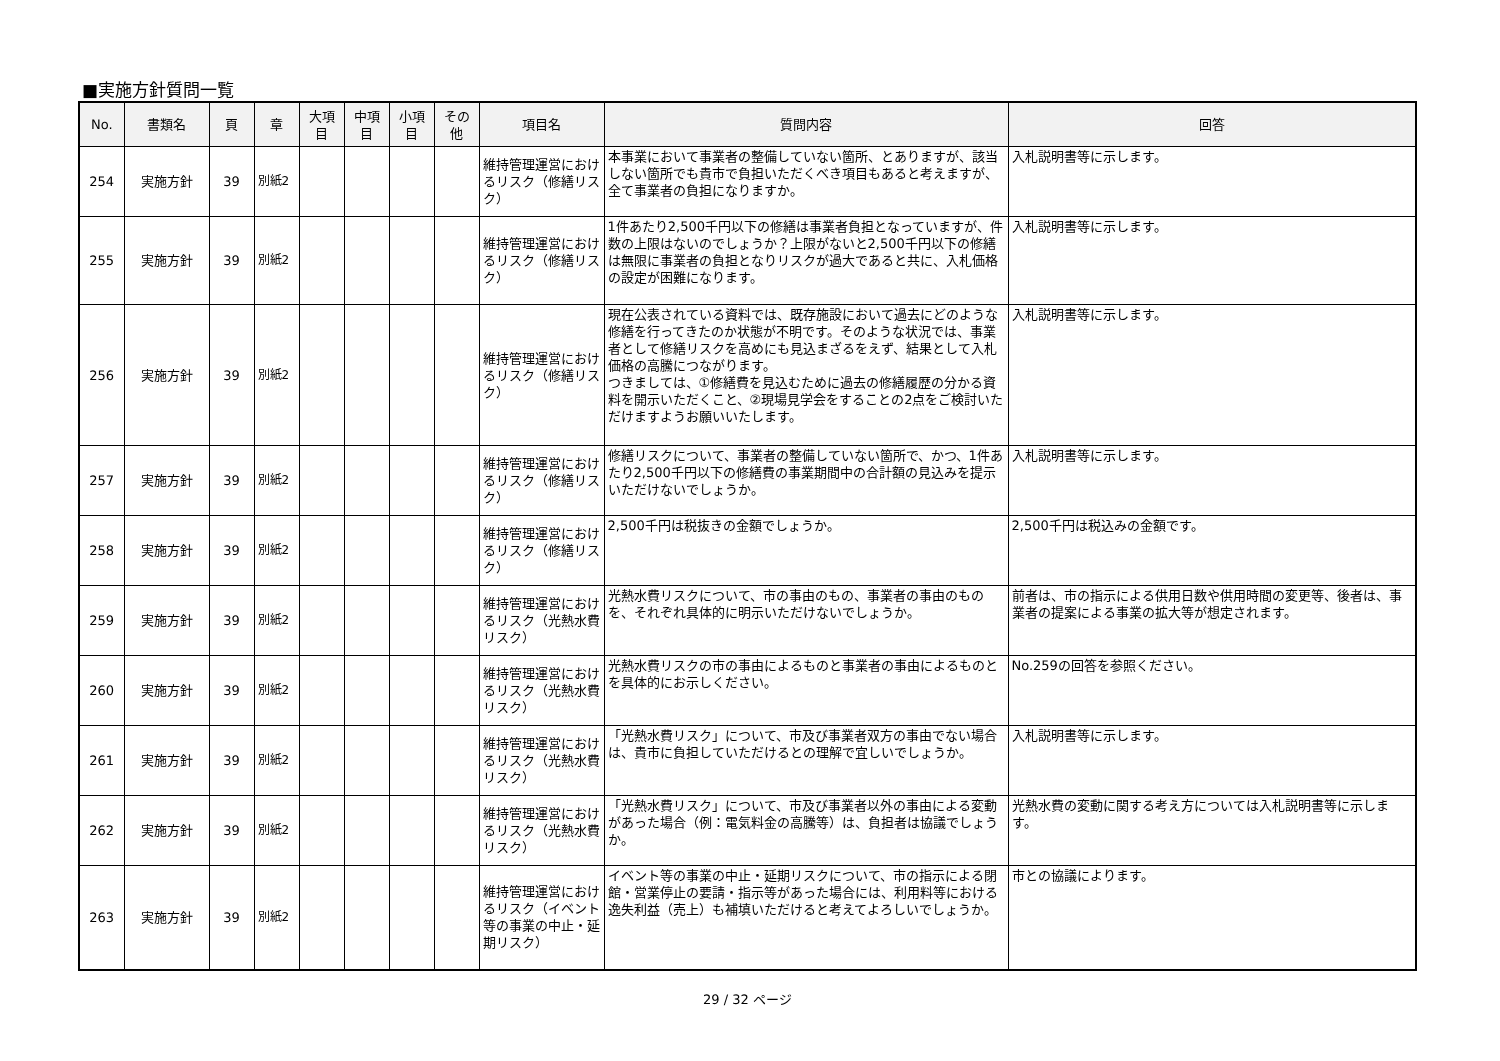■実施方針質問一覧
| No. | 書類名 | 頁 | 章 | 大項目 | 中項目 | 小項目 | その他 | 項目名 | 質問内容 | 回答 |
| --- | --- | --- | --- | --- | --- | --- | --- | --- | --- | --- |
| 254 | 実施方針 | 39 | 別紙2 | | | | | 維持管理運営におけるリスク（修繕リスク） | 本事業において事業者の整備していない箇所、とありますが、該当しない箇所でも貴市で負担いただくべき項目もあると考えますが、全て事業者の負担になりますか。 | 入札説明書等に示します。 |
| 255 | 実施方針 | 39 | 別紙2 | | | | | 維持管理運営におけるリスク（修繕リスク） | 1件あたり2,500千円以下の修繕は事業者負担となっていますが、件数の上限はないのでしょうか？上限がないと2,500千円以下の修繕は無限に事業者の負担となりリスクが過大であると共に、入札価格の設定が困難になります。 | 入札説明書等に示します。 |
| 256 | 実施方針 | 39 | 別紙2 | | | | | 維持管理運営におけるリスク（修繕リスク） | 現在公表されている資料では、既存施設において過去にどのような修繕を行ってきたのか状態が不明です。そのような状況では、事業者として修繕リスクを高めにも見込まざるをえず、結果として入札価格の高騰につながります。 つきましては、①修繕費を見込むために過去の修繕履歴の分かる資料を開示いただくこと、②現場見学会をすることの2点をご検討いただけますようお願いいたします。 | 入札説明書等に示します。 |
| 257 | 実施方針 | 39 | 別紙2 | | | | | 維持管理運営におけるリスク（修繕リスク） | 修繕リスクについて、事業者の整備していない箇所で、かつ、1件あたり2,500千円以下の修繕費の事業期間中の合計額の見込みを提示いただけないでしょうか。 | 入札説明書等に示します。 |
| 258 | 実施方針 | 39 | 別紙2 | | | | | 維持管理運営におけるリスク（修繕リスク） | 2,500千円は税抜きの金額でしょうか。 | 2,500千円は税込みの金額です。 |
| 259 | 実施方針 | 39 | 別紙2 | | | | | 維持管理運営におけるリスク（光熱水費リスク） | 光熱水費リスクについて、市の事由のもの、事業者の事由のものを、それぞれ具体的に明示いただけないでしょうか。 | 前者は、市の指示による供用日数や供用時間の変更等、後者は、事業者の提案による事業の拡大等が想定されます。 |
| 260 | 実施方針 | 39 | 別紙2 | | | | | 維持管理運営におけるリスク（光熱水費リスク） | 光熱水費リスクの市の事由によるものと事業者の事由によるものとを具体的にお示しください。 | No.259の回答を参照ください。 |
| 261 | 実施方針 | 39 | 別紙2 | | | | | 維持管理運営におけるリスク（光熱水費リスク） | 「光熱水費リスク」について、市及び事業者双方の事由でない場合は、貴市に負担していただけるとの理解で宜しいでしょうか。 | 入札説明書等に示します。 |
| 262 | 実施方針 | 39 | 別紙2 | | | | | 維持管理運営におけるリスク（光熱水費リスク） | 「光熱水費リスク」について、市及び事業者以外の事由による変動があった場合（例：電気料金の高騰等）は、負担者は協議でしょうか。 | 光熱水費の変動に関する考え方については入札説明書等に示します。 |
| 263 | 実施方針 | 39 | 別紙2 | | | | | 維持管理運営におけるリスク（イベント等の事業の中止・延期リスク） | イベント等の事業の中止・延期リスクについて、市の指示による閉館・営業停止の要請・指示等があった場合には、利用料等における逸失利益（売上）も補填いただけると考えてよろしいでしょうか。 | 市との協議によります。 |
29 / 32 ページ